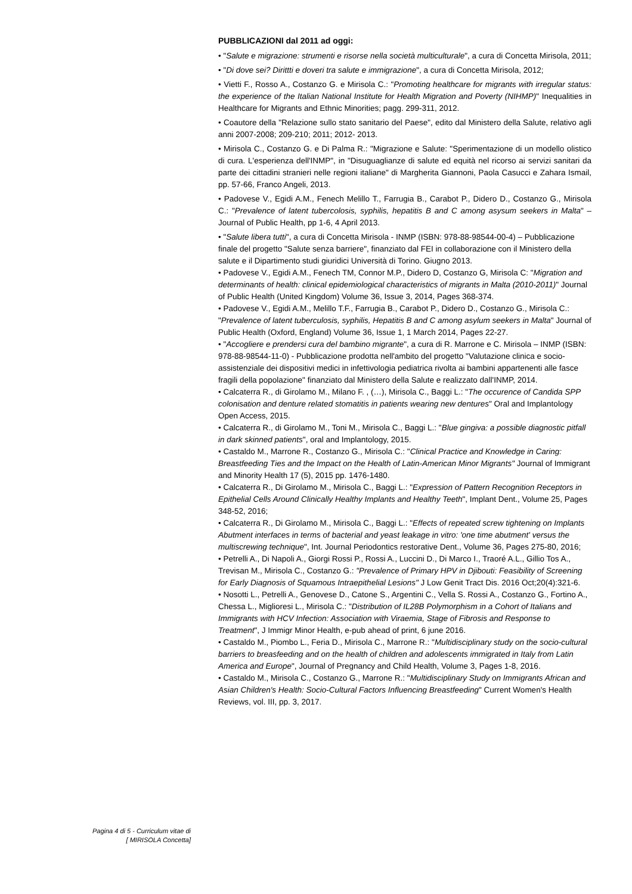PUBBLICAZIONI dal 2011 ad oggi:
• "Salute e migrazione: strumenti e risorse nella società multiculturale", a cura di Concetta Mirisola, 2011;
• "Di dove sei? Dirittti e doveri tra salute e immigrazione", a cura di Concetta Mirisola, 2012;
• Vietti F., Rosso A., Costanzo G. e Mirisola C.: "Promoting healthcare for migrants with irregular status: the experience of the Italian National Institute for Health Migration and Poverty (NIHMP)" Inequalities in Healthcare for Migrants and Ethnic Minorities; pagg. 299-311, 2012.
• Coautore della "Relazione sullo stato sanitario del Paese", edito dal Ministero della Salute, relativo agli anni 2007-2008; 209-210; 2011; 2012- 2013.
• Mirisola C., Costanzo G. e Di Palma R.: "Migrazione e Salute: "Sperimentazione di un modello olistico di cura. L'esperienza dell'INMP", in "Disuguaglianze di salute ed equità nel ricorso ai servizi sanitari da parte dei cittadini stranieri nelle regioni italiane" di Margherita Giannoni, Paola Casucci e Zahara Ismail, pp. 57-66, Franco Angeli, 2013.
• Padovese V., Egidi A.M., Fenech Melillo T., Farrugia B., Carabot P., Didero D., Costanzo G., Mirisola C.: "Prevalence of latent tubercolosis, syphilis, hepatitis B and C among asysum seekers in Malta" – Journal of Public Health, pp 1-6, 4 April 2013.
• "Salute libera tutti", a cura di Concetta Mirisola - INMP (ISBN: 978-88-98544-00-4) – Pubblicazione finale del progetto "Salute senza barriere", finanziato dal FEI in collaborazione con il Ministero della salute e il Dipartimento studi giuridici Università di Torino. Giugno 2013.
• Padovese V., Egidi A.M., Fenech TM, Connor M.P., Didero D, Costanzo G, Mirisola C: "Migration and determinants of health: clinical epidemiological characteristics of migrants in Malta (2010-2011)" Journal of Public Health (United Kingdom) Volume 36, Issue 3, 2014, Pages 368-374.
• Padovese V., Egidi A.M., Melillo T.F., Farrugia B., Carabot P., Didero D., Costanzo G., Mirisola C.: "Prevalence of latent tuberculosis, syphilis, Hepatitis B and C among asylum seekers in Malta" Journal of Public Health (Oxford, England) Volume 36, Issue 1, 1 March 2014, Pages 22-27.
• "Accogliere e prendersi cura del bambino migrante", a cura di R. Marrone e C. Mirisola – INMP (ISBN: 978-88-98544-11-0) - Pubblicazione prodotta nell'ambito del progetto "Valutazione clinica e socio-assistenziale dei dispositivi medici in infettivologia pediatrica rivolta ai bambini appartenenti alle fasce fragili della popolazione" finanziato dal Ministero della Salute e realizzato dall'INMP, 2014.
• Calcaterra R., di Girolamo M., Milano F. , (…), Mirisola C., Baggi L.: "The occurence of Candida SPP colonisation and denture related stomatitis in patients wearing new dentures" Oral and Implantology Open Access, 2015.
• Calcaterra R., di Girolamo M., Toni M., Mirisola C., Baggi L.: "Blue gingiva: a possible diagnostic pitfall in dark skinned patients", oral and Implantology, 2015.
• Castaldo M., Marrone R., Costanzo G., Mirisola C.: "Clinical Practice and Knowledge in Caring: Breastfeeding Ties and the Impact on the Health of Latin-American Minor Migrants" Journal of Immigrant and Minority Health 17 (5), 2015 pp. 1476-1480.
• Calcaterra R., Di Girolamo M., Mirisola C., Baggi L.: "Expression of Pattern Recognition Receptors in Epithelial Cells Around Clinically Healthy Implants and Healthy Teeth", Implant Dent., Volume 25, Pages 348-52, 2016;
• Calcaterra R., Di Girolamo M., Mirisola C., Baggi L.: "Effects of repeated screw tightening on Implants Abutment interfaces in terms of bacterial and yeast leakage in vitro: 'one time abutment' versus the multiscrewing technique", Int. Journal Periodontics restorative Dent., Volume 36, Pages 275-80, 2016;
• Petrelli A., Di Napoli A., Giorgi Rossi P., Rossi A., Luccini D., Di Marco I., Traoré A.L., Gillio Tos A., Trevisan M., Mirisola C., Costanzo G.: "Prevalence of Primary HPV in Djibouti: Feasibility of Screening for Early Diagnosis of Squamous Intraepithelial Lesions" J Low Genit Tract Dis. 2016 Oct;20(4):321-6.
• Nosotti L., Petrelli A., Genovese D., Catone S., Argentini C., Vella S. Rossi A., Costanzo G., Fortino A., Chessa L., Miglioresi L., Mirisola C.: "Distribution of IL28B Polymorphism in a Cohort of Italians and Immigrants with HCV Infection: Association with Viraemia, Stage of Fibrosis and Response to Treatment", J Immigr Minor Health, e-pub ahead of print, 6 june 2016.
• Castaldo M., Piombo L., Feria D., Mirisola C., Marrone R.: "Multidisciplinary study on the socio-cultural barriers to breasfeeding and on the health of children and adolescents immigrated in Italy from Latin America and Europe", Journal of Pregnancy and Child Health, Volume 3, Pages 1-8, 2016.
• Castaldo M., Mirisola C., Costanzo G., Marrone R.: "Multidisciplinary Study on Immigrants African and Asian Children's Health: Socio-Cultural Factors Influencing Breastfeeding" Current Women's Health Reviews, vol. III, pp. 3, 2017.
Pagina 4 di 5 - Curriculum vitae di
[ MIRISOLA Concetta]